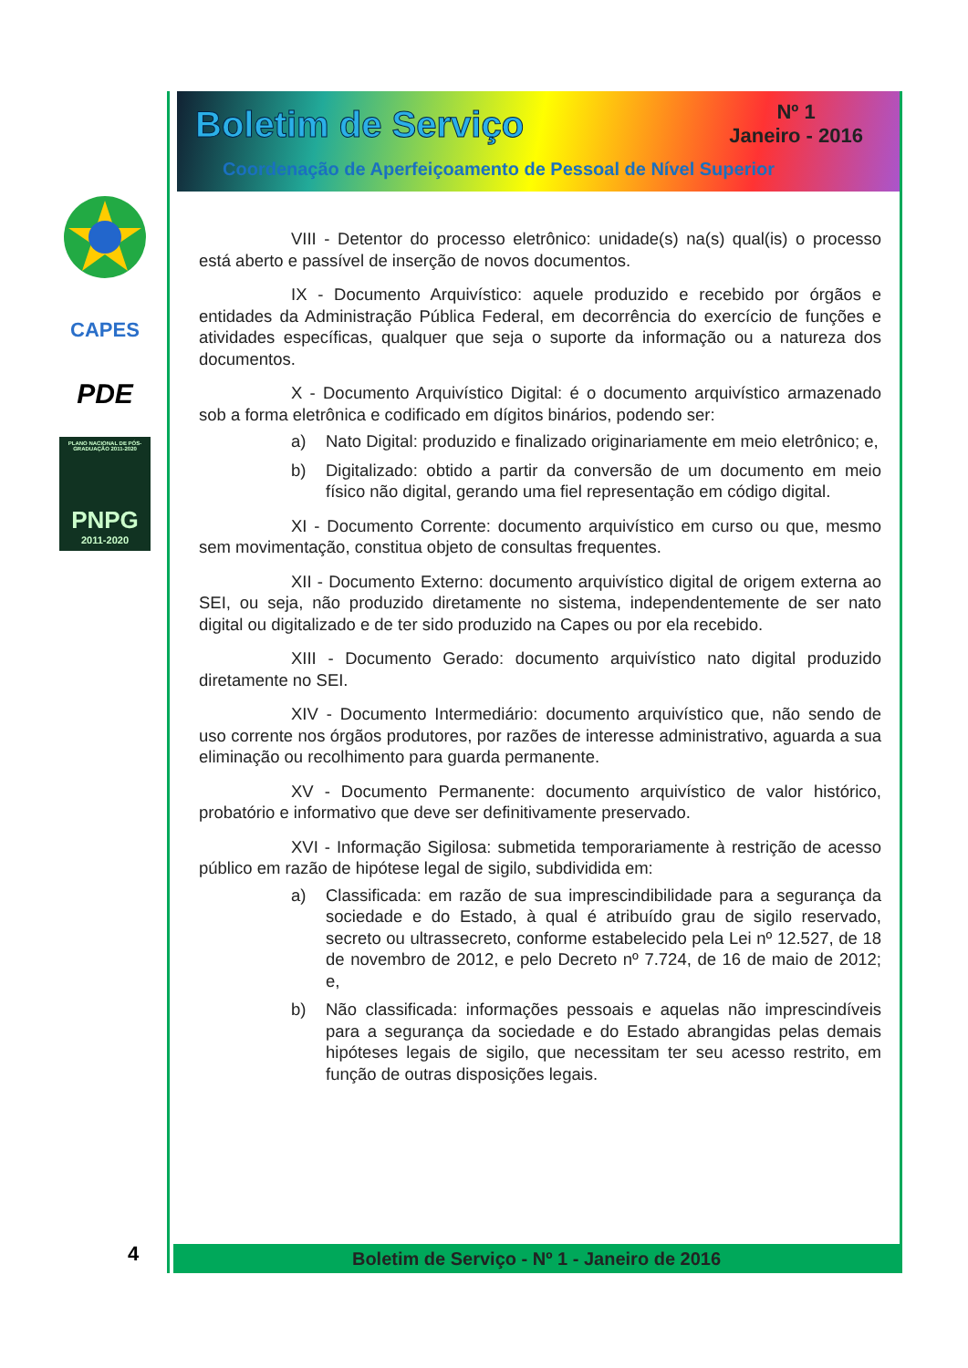CAPES
PDE
PLANO NACIONAL DE PÓS-GRADUAÇÃO 2011-2020
PNPG
2011-2020
Boletim de Serviço
Nº 1
Janeiro - 2016
Coordenação de Aperfeiçoamento de Pessoal de Nível Superior
VIII - Detentor do processo eletrônico: unidade(s) na(s) qual(is) o processo está aberto e passível de inserção de novos documentos.
IX - Documento Arquivístico: aquele produzido e recebido por órgãos e entidades da Administração Pública Federal, em decorrência do exercício de funções e atividades específicas, qualquer que seja o suporte da informação ou a natureza dos documentos.
X - Documento Arquivístico Digital: é o documento arquivístico armazenado sob a forma eletrônica e codificado em dígitos binários, podendo ser:
a) Nato Digital: produzido e finalizado originariamente em meio eletrônico; e,
b) Digitalizado: obtido a partir da conversão de um documento em meio físico não digital, gerando uma fiel representação em código digital.
XI - Documento Corrente: documento arquivístico em curso ou que, mesmo sem movimentação, constitua objeto de consultas frequentes.
XII - Documento Externo: documento arquivístico digital de origem externa ao SEI, ou seja, não produzido diretamente no sistema, independentemente de ser nato digital ou digitalizado e de ter sido produzido na Capes ou por ela recebido.
XIII - Documento Gerado: documento arquivístico nato digital produzido diretamente no SEI.
XIV - Documento Intermediário: documento arquivístico que, não sendo de uso corrente nos órgãos produtores, por razões de interesse administrativo, aguarda a sua eliminação ou recolhimento para guarda permanente.
XV - Documento Permanente: documento arquivístico de valor histórico, probatório e informativo que deve ser definitivamente preservado.
XVI - Informação Sigilosa: submetida temporariamente à restrição de acesso público em razão de hipótese legal de sigilo, subdividida em:
a) Classificada: em razão de sua imprescindibilidade para a segurança da sociedade e do Estado, à qual é atribuído grau de sigilo reservado, secreto ou ultrassecreto, conforme estabelecido pela Lei nº 12.527, de 18 de novembro de 2012, e pelo Decreto nº 7.724, de 16 de maio de 2012; e,
b) Não classificada: informações pessoais e aquelas não imprescindíveis para a segurança da sociedade e do Estado abrangidas pelas demais hipóteses legais de sigilo, que necessitam ter seu acesso restrito, em função de outras disposições legais.
Boletim de Serviço - Nº 1 - Janeiro de 2016
4